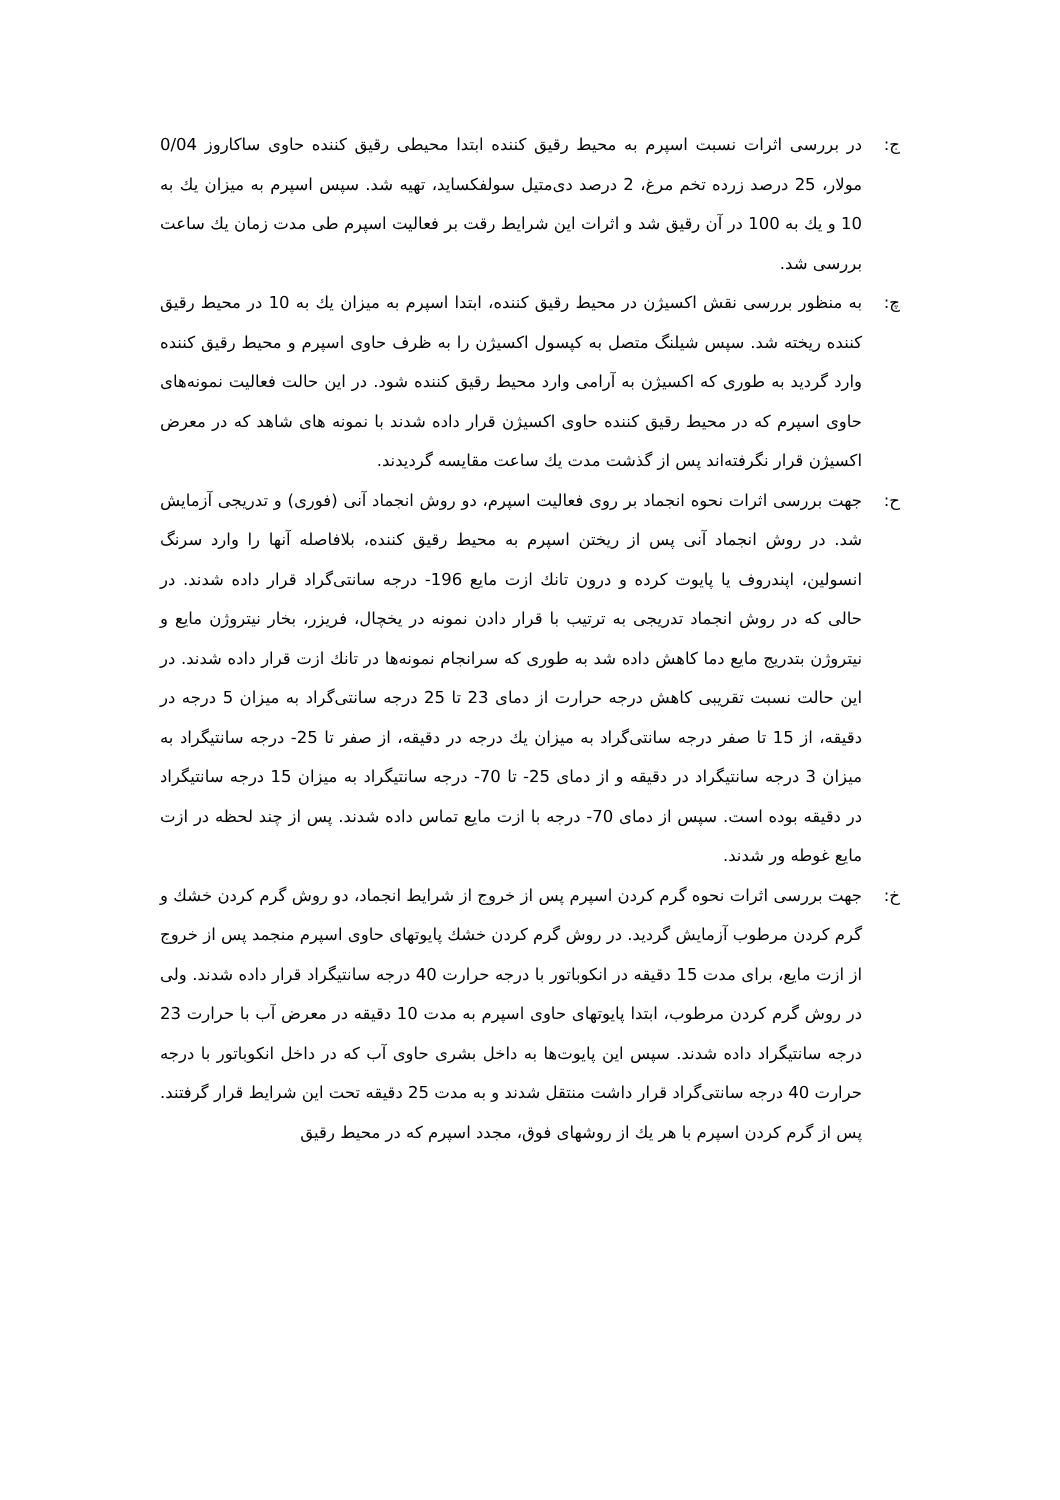ج: در بررسی اثرات نسبت اسپرم به محیط رقیق كننده ابتدا محیطی رقیق كننده حاوی ساكاروز 0/04 مولار، 25 درصد زرده تخم مرغ، 2 درصد دی‌متیل سولفكساید، تهیه شد. سپس اسپرم به میزان یك به 10 و یك به 100 در آن رقیق شد و اثرات این شرایط رقت بر فعالیت اسپرم طی مدت زمان یك ساعت بررسی شد.
چ: به منظور بررسی نقش اكسیژن در محیط رقیق كننده، ابتدا اسپرم به میزان یك به 10 در محیط رقیق كننده ریخته شد. سپس شیلنگ متصل به كپسول اكسیژن را به ظرف حاوی اسپرم و محیط رقیق كننده وارد گردید به طوری كه اكسیژن به آرامی وارد محیط رقیق كننده شود. در این حالت فعالیت نمونه‌های حاوی اسپرم كه در محیط رقیق كننده حاوی اكسیژن قرار داده شدند با نمونه های شاهد كه در معرض اكسیژن قرار نگرفته‌اند پس از گذشت مدت یك ساعت مقایسه گردیدند.
ح: جهت بررسی اثرات نحوه انجماد بر روی فعالیت اسپرم، دو روش انجماد آنی (فوری) و تدریجی آزمایش شد. در روش انجماد آنی پس از ریختن اسپرم به محیط رقیق كننده، بلافاصله آنها را وارد سرنگ انسولین، اپندروف یا پایوت كرده و درون تانك ازت مایع 196- درجه سانتی‌گراد قرار داده شدند. در حالی كه در روش انجماد تدریجی به ترتیب با قرار دادن نمونه در یخچال، فریزر، بخار نیتروژن مایع و نیتروژن بتدریج مایع دما كاهش داده شد به طوری كه سرانجام نمونه‌ها در تانك ازت قرار داده شدند. در این حالت نسبت تقریبی كاهش درجه حرارت از دمای 23 تا 25 درجه سانتی‌گراد به میزان 5 درجه در دقیقه، از 15 تا صفر درجه سانتی‌گراد به میزان یك درجه در دقیقه، از صفر تا 25- درجه سانتیگراد به میزان 3 درجه سانتیگراد در دقیقه و از دمای 25- تا 70- درجه سانتیگراد به میزان 15 درجه سانتیگراد در دقیقه بوده است. سپس از دمای 70- درجه با ازت مایع تماس داده شدند. پس از چند لحظه در ازت مایع غوطه ور شدند.
خ: جهت بررسی اثرات نحوه گرم كردن اسپرم پس از خروج از شرایط انجماد، دو روش گرم كردن خشك و گرم كردن مرطوب آزمایش گردید. در روش گرم كردن خشك پایوتهای حاوی اسپرم منجمد پس از خروج از ازت مایع، برای مدت 15 دقیقه در انكوباتور با درجه حرارت 40 درجه سانتیگراد قرار داده شدند. ولی در روش گرم كردن مرطوب، ابتدا پایوتهای حاوی اسپرم به مدت 10 دقیقه در معرض آب با حرارت 23 درجه سانتیگراد داده شدند. سپس این پایوت‌ها به داخل بشری حاوی آب كه در داخل انكوباتور با درجه حرارت 40 درجه سانتی‌گراد قرار داشت منتقل شدند و به مدت 25 دقیقه تحت این شرایط قرار گرفتند. پس از گرم كردن اسپرم با هر یك از روشهای فوق، مجدد اسپرم كه در محیط رقیق